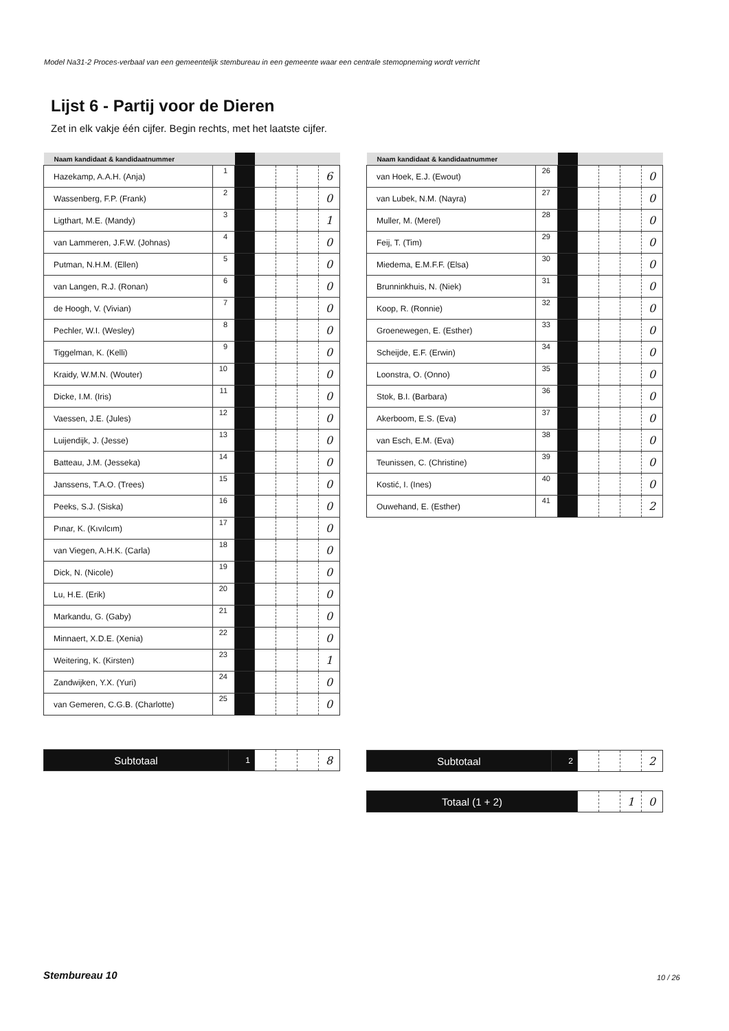Model Na31-2 Proces-verbaal van een gemeentelijk stembureau in een gemeente waar een centrale stemopneming wordt verricht
Lijst 6 - Partij voor de Dieren
Zet in elk vakje één cijfer. Begin rechts, met het laatste cijfer.
| Naam kandidaat & kandidaatnummer | | | | | | |
| --- | --- | --- | --- | --- | --- | --- |
| Hazekamp, A.A.H. (Anja) | 1 | | | | | 6 |
| Wassenberg, F.P. (Frank) | 2 | | | | | 0 |
| Ligthart, M.E. (Mandy) | 3 | | | | | 1 |
| van Lammeren, J.F.W. (Johnas) | 4 | | | | | 0 |
| Putman, N.H.M. (Ellen) | 5 | | | | | 0 |
| van Langen, R.J. (Ronan) | 6 | | | | | 0 |
| de Hoogh, V. (Vivian) | 7 | | | | | 0 |
| Pechler, W.I. (Wesley) | 8 | | | | | 0 |
| Tiggelman, K. (Kelli) | 9 | | | | | 0 |
| Kraidy, W.M.N. (Wouter) | 10 | | | | | 0 |
| Dicke, I.M. (Iris) | 11 | | | | | 0 |
| Vaessen, J.E. (Jules) | 12 | | | | | 0 |
| Luijendijk, J. (Jesse) | 13 | | | | | 0 |
| Batteau, J.M. (Jesseka) | 14 | | | | | 0 |
| Janssens, T.A.O. (Trees) | 15 | | | | | 0 |
| Peeks, S.J. (Siska) | 16 | | | | | 0 |
| Pınar, K. (Kıvılcım) | 17 | | | | | 0 |
| van Viegen, A.H.K. (Carla) | 18 | | | | | 0 |
| Dick, N. (Nicole) | 19 | | | | | 0 |
| Lu, H.E. (Erik) | 20 | | | | | 0 |
| Markandu, G. (Gaby) | 21 | | | | | 0 |
| Minnaert, X.D.E. (Xenia) | 22 | | | | | 0 |
| Weitering, K. (Kirsten) | 23 | | | | | 1 |
| Zandwijken, Y.X. (Yuri) | 24 | | | | | 0 |
| van Gemeren, C.G.B. (Charlotte) | 25 | | | | | 0 |
| Naam kandidaat & kandidaatnummer | | | | | | |
| --- | --- | --- | --- | --- | --- | --- |
| van Hoek, E.J. (Ewout) | 26 | | | | | 0 |
| van Lubek, N.M. (Nayra) | 27 | | | | | 0 |
| Muller, M. (Merel) | 28 | | | | | 0 |
| Feij, T. (Tim) | 29 | | | | | 0 |
| Miedema, E.M.F.F. (Elsa) | 30 | | | | | 0 |
| Brunninkhuis, N. (Niek) | 31 | | | | | 0 |
| Koop, R. (Ronnie) | 32 | | | | | 0 |
| Groenewegen, E. (Esther) | 33 | | | | | 0 |
| Scheijde, E.F. (Erwin) | 34 | | | | | 0 |
| Loonstra, O. (Onno) | 35 | | | | | 0 |
| Stok, B.I. (Barbara) | 36 | | | | | 0 |
| Akerboom, E.S. (Eva) | 37 | | | | | 0 |
| van Esch, E.M. (Eva) | 38 | | | | | 0 |
| Teunissen, C. (Christine) | 39 | | | | | 0 |
| Kostić, I. (Ines) | 40 | | | | | 0 |
| Ouwehand, E. (Esther) | 41 | | | | | 2 |
| Subtotaal | 1 | | | | 8 |
| Subtotaal | 2 | | | | 2 |
| Totaal (1 + 2) | | | 1 | 0 |
Stembureau 10 10 / 26